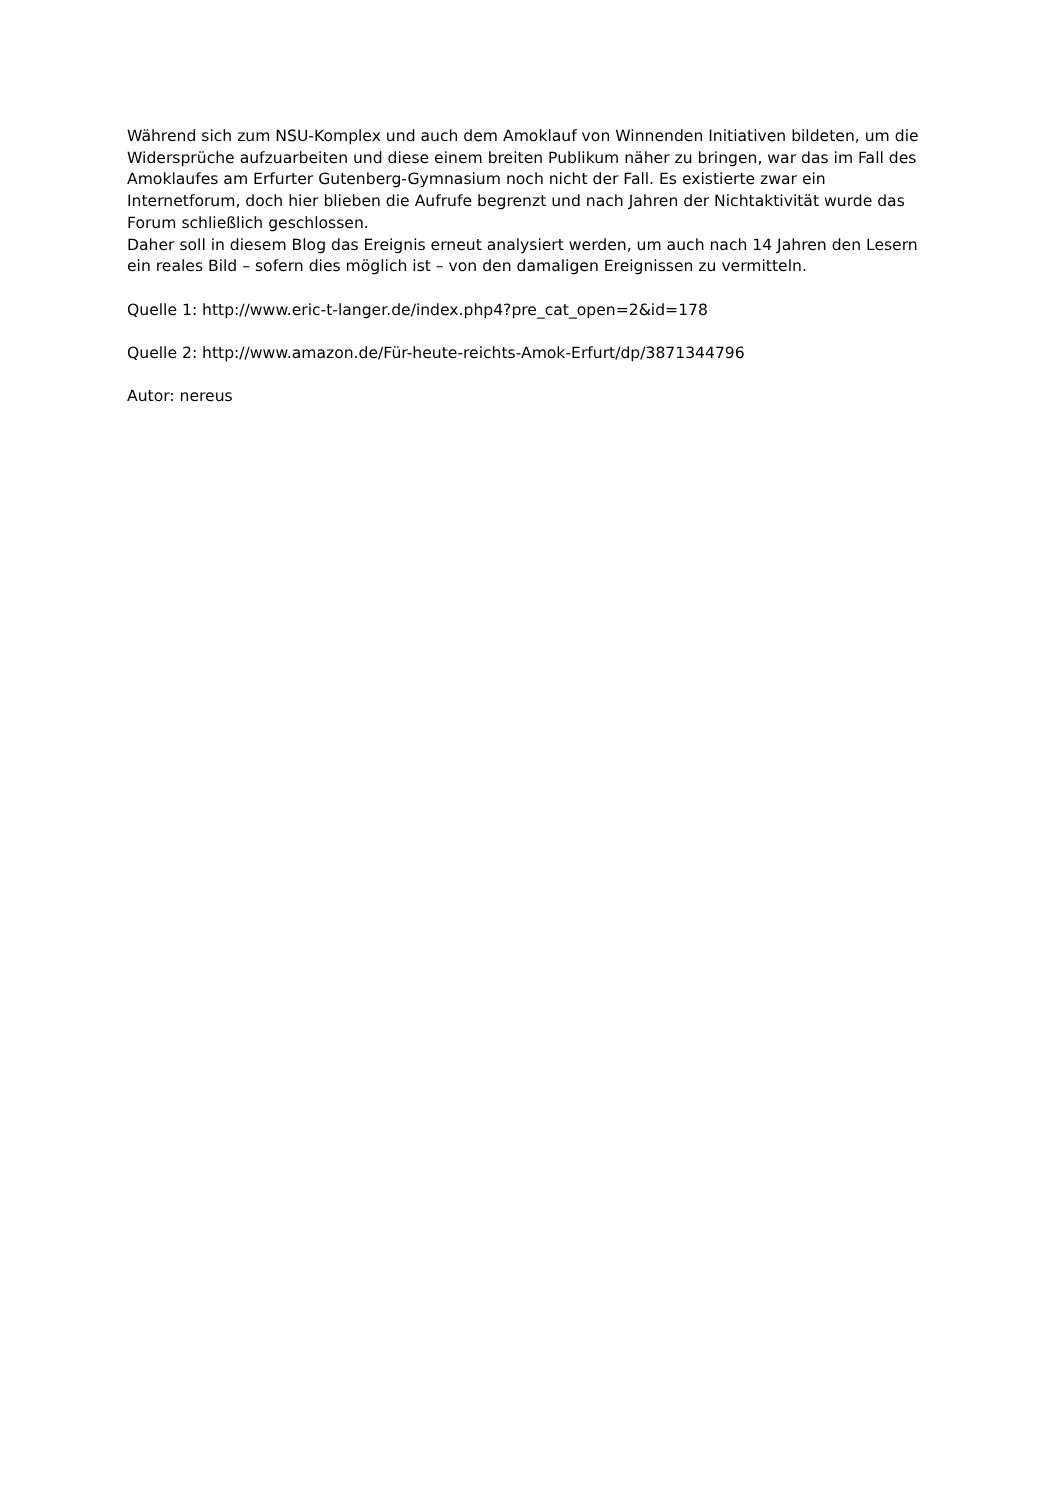Während sich zum NSU-Komplex und auch dem Amoklauf von Winnenden Initiativen bildeten, um die Widersprüche aufzuarbeiten und diese einem breiten Publikum näher zu bringen, war das im Fall des Amoklaufes am Erfurter Gutenberg-Gymnasium noch nicht der Fall. Es existierte zwar ein Internetforum, doch hier blieben die Aufrufe begrenzt und nach Jahren der Nichtaktivität wurde das Forum schließlich geschlossen.
Daher soll in diesem Blog das Ereignis erneut analysiert werden, um auch nach 14 Jahren den Lesern ein reales Bild – sofern dies möglich ist – von den damaligen Ereignissen zu vermitteln.
Quelle 1: http://www.eric-t-langer.de/index.php4?pre_cat_open=2&id=178
Quelle 2: http://www.amazon.de/Für-heute-reichts-Amok-Erfurt/dp/3871344796
Autor: nereus